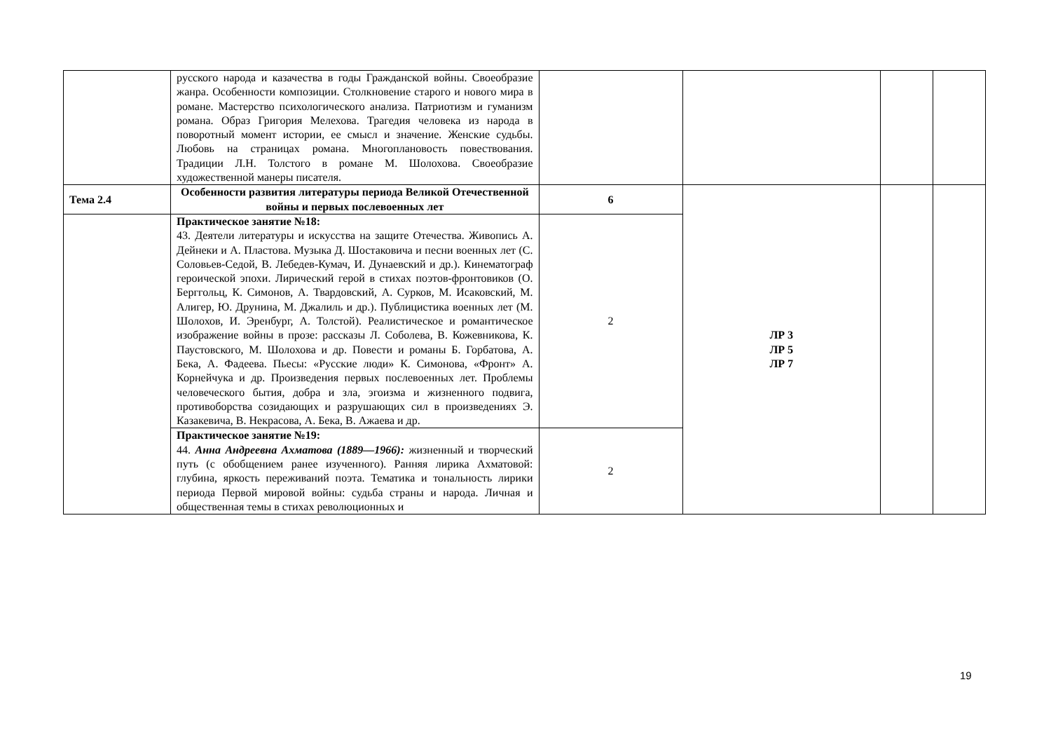| | русского народа и казачества в годы Гражданской войны. Своеобразие жанра. Особенности композиции. Столкновение старого и нового мира в романе. Мастерство психологического анализа. Патриотизм и гуманизм романа. Образ Григория Мелехова. Трагедия человека из народа в поворотный момент истории, ее смысл и значение. Женские судьбы. Любовь на страницах романа. Многоплановость повествования. Традиции Л.Н. Толстого в романе М. Шолохова. Своеобразие художественной манеры писателя. | | | | |
| Тема 2.4 | Особенности развития литературы периода Великой Отечественной войны и первых послевоенных лет | 6 | ЛР 3 ЛР 5 ЛР 7 | | |
| | Практическое занятие №18: 43. Деятели литературы и искусства на защите Отечества. Живопись А. Дейнеки и А. Пластова. Музыка Д. Шостаковича и песни военных лет (С. Соловьев-Седой, В. Лебедев-Кумач, И. Дунаевский и др.). Кинематограф героической эпохи. Лирический герой в стихах поэтов-фронтовиков (О. Берггольц, К. Симонов, А. Твардовский, А. Сурков, М. Исаковский, М. Алигер, Ю. Друнина, М. Джалиль и др.). Публицистика военных лет (М. Шолохов, И. Эренбург, А. Толстой). Реалистическое и романтическое изображение войны в прозе: рассказы Л. Соболева, В. Кожевникова, К. Паустовского, М. Шолохова и др. Повести и романы Б. Горбатова, А. Бека, А. Фадеева. Пьесы: «Русские люди» К. Симонова, «Фронт» А. Корнейчука и др. Произведения первых послевоенных лет. Проблемы человеческого бытия, добра и зла, эгоизма и жизненного подвига, противоборства созидающих и разрушающих сил в произведениях Э. Казакевича, В. Некрасова, А. Бека, В. Ажаева и др. | 2 | | | |
| | Практическое занятие №19: 44. Анна Андреевна Ахматова (1889—1966): жизненный и творческий путь (с обобщением ранее изученного). Ранняя лирика Ахматовой: глубина, яркость переживаний поэта. Тематика и тональность лирики периода Первой мировой войны: судьба страны и народа. Личная и общественная темы в стихах революционных и | 2 | | | |
19